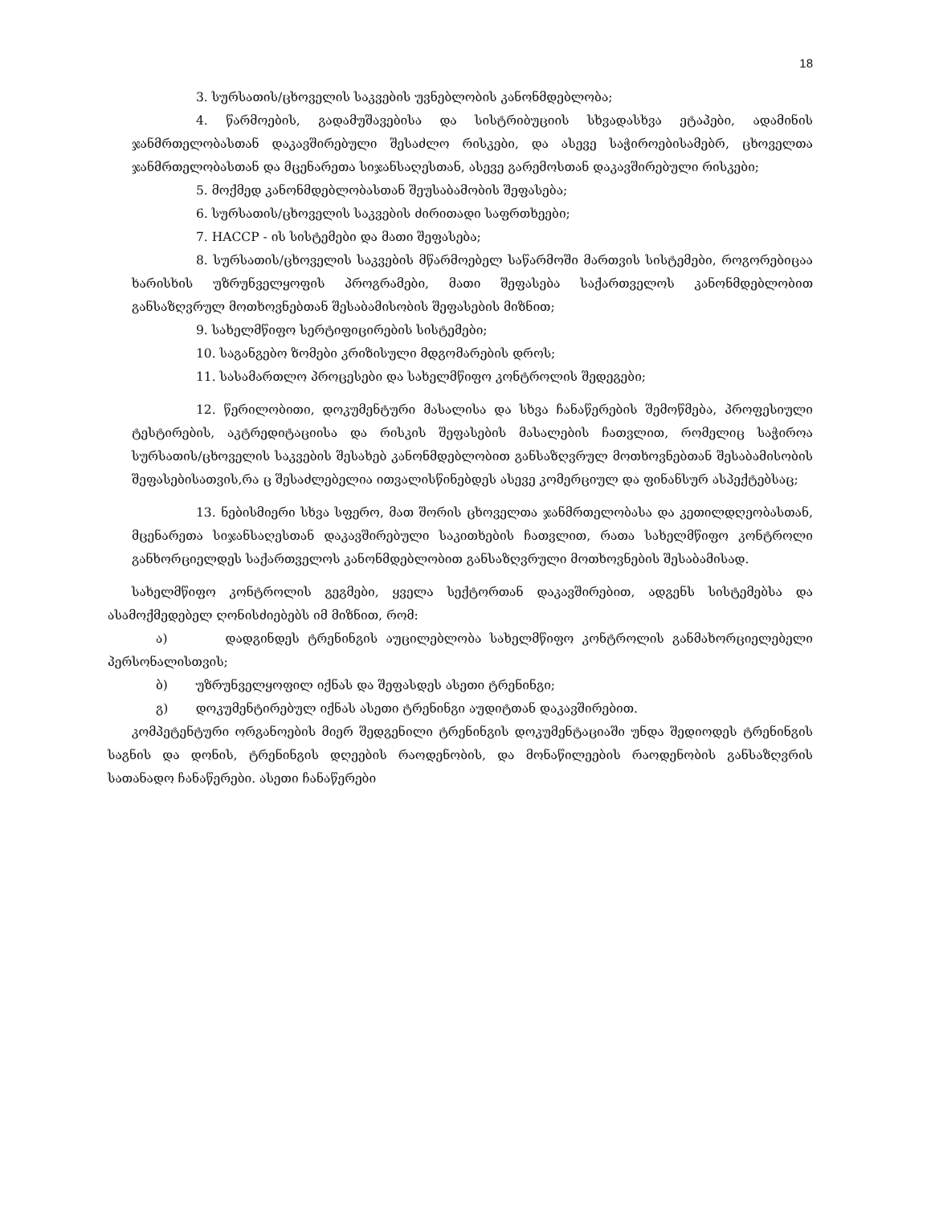18
3. სურსათის/ცხოველის საკვების უვნებლობის კანონმდებლობა;
4. წარმოების, გადამუშავებისა და სისტრიბუციის სხვადასხვა ეტაპები, ადამინის ჯანმრთელობასთან დაკავშირებული შესაძლო რისკები, და ასევე საჭიროებისამებრ, ცხოველთა ჯანმრთელობასთან და მცენარეთა სიჯანსაღესთან, ასევე გარემოსთან დაკავშირებული რისკები;
5. მოქმედ კანონმდებლობასთან შეუსაბამობის შეფასება;
6. სურსათის/ცხოველის საკვების ძირითადი საფრთხეები;
7. HACCP - ის სისტემები და მათი შეფასება;
8. სურსათის/ცხოველის საკვების მწარმოებელ საწარმოში მართვის სისტემები, როგორებიცაა ხარისხის უზრუნველყოფის პროგრამები, მათი შეფასება საქართველოს კანონმდებლობით განსაზღვრულ მოთხოვნებთან შესაბამისობის შეფასების მიზნით;
9. სახელმწიფო სერტიფიცირების სისტემები;
10. საგანგებო ზომები კრიზისული მდგომარების დროს;
11. სასამართლო პროცესები და სახელმწიფო კონტროლის შედეგები;
12. წერილობითი, დოკუმენტური მასალისა და სხვა ჩანაწერების შემოწმება, პროფესიული ტესტირების, აკტრედიტაციისა და რისკის შეფასების მასალების ჩათვლით, რომელიც საჭიროა სურსათის/ცხოველის საკვების შესახებ კანონმდებლობით განსაზღვრულ მოთხოვნებთან შესაბამისობის შეფასებისათვის,რა ც შესაძლებელია ითვალისწინებდეს ასევე კომერციულ და ფინანსურ ასპექტებსაც;
13. ნებისმიერი სხვა სფერო, მათ შორის ცხოველთა ჯანმრთელობასა და კეთილდღეობასთან, მცენარეთა სიჯანსაღესთან დაკავშირებული საკითხების ჩათვლით, რათა სახელმწიფო კონტროლი განხორციელდეს საქართველოს კანონმდებლობით განსაზღვრული მოთხოვნების შესაბამისად.
სახელმწიფო კონტროლის გეგმები, ყველა სექტორთან დაკავშირებით, ადგენს სისტემებსა და ასამოქმედებელ ღონისძიებებს იმ მიზნით, რომ:
ა) დადგინდეს ტრენინგის აუცილებლობა სახელმწიფო კონტროლის განმახორციელებელი პერსონალისთვის;
ბ) უზრუნველყოფილ იქნას და შეფასდეს ასეთი ტრენინგი;
გ) დოკუმენტირებულ იქნას ასეთი ტრენინგი აუდიტთან დაკავშირებით.
კომპეტენტური ორგანოების მიერ შედგენილი ტრენინგის დოკუმენტაციაში უნდა შედიოდეს ტრენინგის საგნის და დონის, ტრენინგის დღეების რაოდენობის, და მონაწილეების რაოდენობის განსაზღვრის სათანადო ჩანაწერები. ასეთი ჩანაწერები